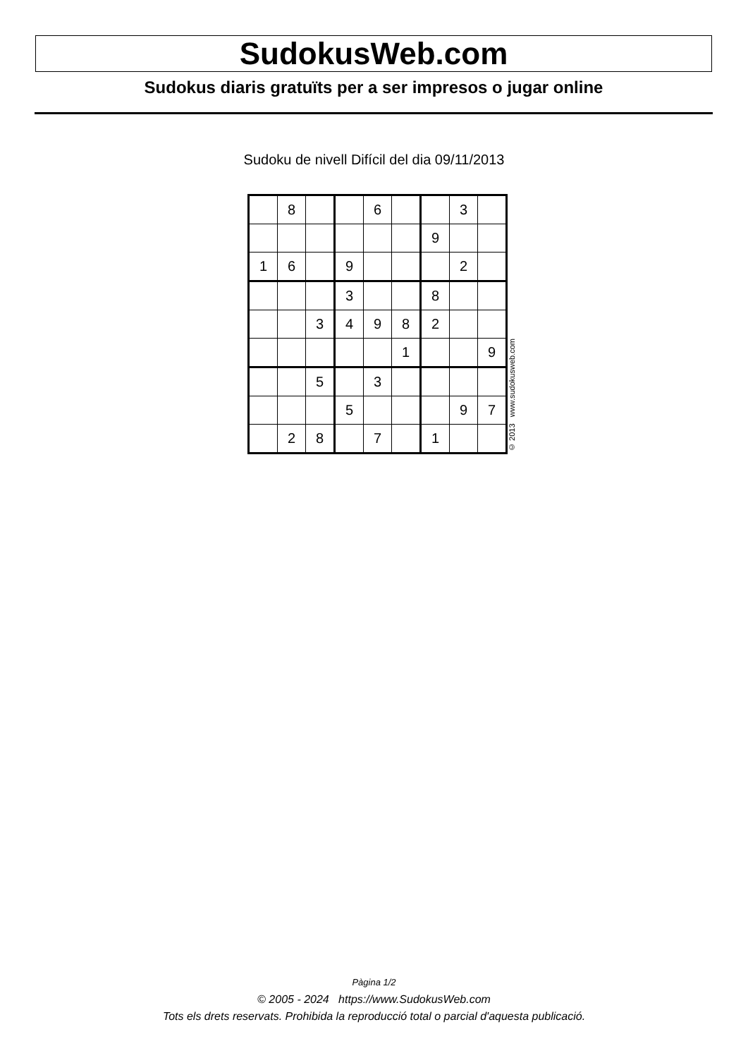SudokusWeb.com
Sudokus diaris gratuïts per a ser impresos o jugar online
Sudoku de nivell Difícil del dia 09/11/2013
| | 8 | | | 6 | | | 3 | |
| | | | | | | 9 | | |
| 1 | 6 | | 9 | | | | 2 | |
| | | | 3 | | | 8 | | |
| | | 3 | 4 | 9 | 8 | 2 | | |
| | | | | | 1 | | | 9 |
| | | 5 | | 3 | | | | |
| | | | 5 | | | | 9 | 7 |
| | 2 | 8 | | 7 | | 1 | | |
© 2013 www.sudokusweb.com
Pàgina 1/2
© 2005 - 2024 https://www.SudokusWeb.com
Tots els drets reservats. Prohibida la reproducció total o parcial d'aquesta publicació.